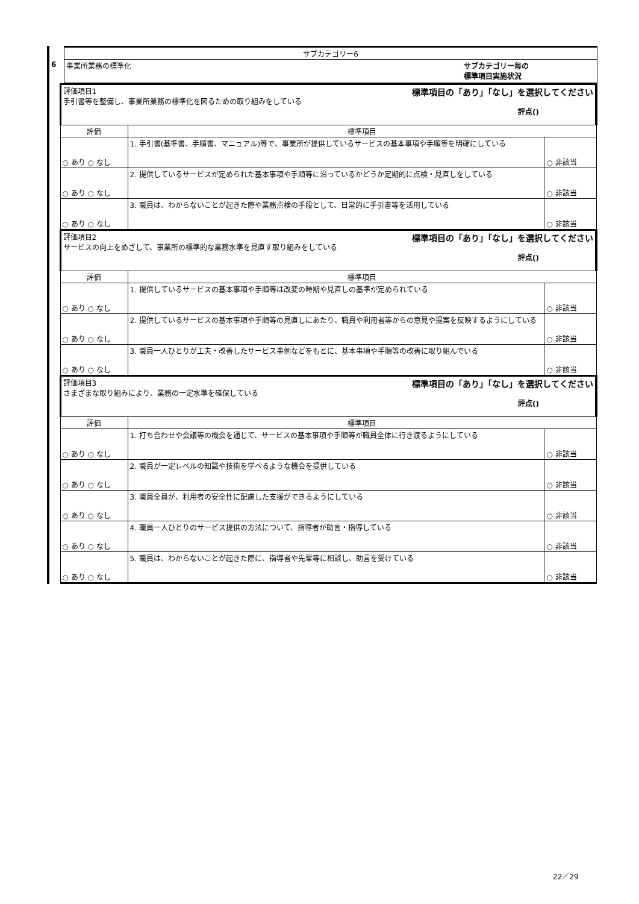| | サブカテゴリー6 |
| 6 | 事業所業務の標準化 サブカテゴリー毎の 標準項目実施状況 |
| | 評価項目1 標準項目の「あり」「なし」を選択してください 手引書等を整備し、事業所業務の標準化を図るための取り組みをしている 評点() | | |
| | 評価 | 標準項目 | |
| | ○ あり ○ なし | 1. 手引書(基準書、手順書、マニュアル)等で、事業所が提供しているサービスの基本事項や手順等を明確にしている | ○ 非該当 |
| | ○ あり ○ なし | 2. 提供しているサービスが定められた基本事項や手順等に沿っているかどうか定期的に点検・見直しをしている | ○ 非該当 |
| | ○ あり ○ なし | 3. 職員は、わからないことが起きた際や業務点検の手段として、日常的に手引書等を活用している | ○ 非該当 |
| | 評価項目2 標準項目の「あり」「なし」を選択してください サービスの向上をめざして、事業所の標準的な業務水準を見直す取り組みをしている 評点() | | |
| | 評価 | 標準項目 | |
| | ○ あり ○ なし | 1. 提供しているサービスの基本事項や手順等は改変の時期や見直しの基準が定められている | ○ 非該当 |
| | ○ あり ○ なし | 2. 提供しているサービスの基本事項や手順等の見直しにあたり、職員や利用者等からの意見や提案を反映するようにしている | ○ 非該当 |
| | ○ あり ○ なし | 3. 職員一人ひとりが工夫・改善したサービス事例などをもとに、基本事項や手順等の改善に取り組んでいる | ○ 非該当 |
| | 評価項目3 標準項目の「あり」「なし」を選択してください さまざまな取り組みにより、業務の一定水準を確保している 評点() | | |
| | 評価 | 標準項目 | |
| | ○ あり ○ なし | 1. 打ち合わせや会議等の機会を通じて、サービスの基本事項や手順等が職員全体に行き渡るようにしている | ○ 非該当 |
| | ○ あり ○ なし | 2. 職員が一定レベルの知識や技術を学べるような機会を提供している | ○ 非該当 |
| | ○ あり ○ なし | 3. 職員全員が、利用者の安全性に配慮した支援ができるようにしている | ○ 非該当 |
| | ○ あり ○ なし | 4. 職員一人ひとりのサービス提供の方法について、指導者が助言・指導している | ○ 非該当 |
| | ○ あり ○ なし | 5. 職員は、わからないことが起きた際に、指導者や先輩等に相談し、助言を受けている | ○ 非該当 |
22／29